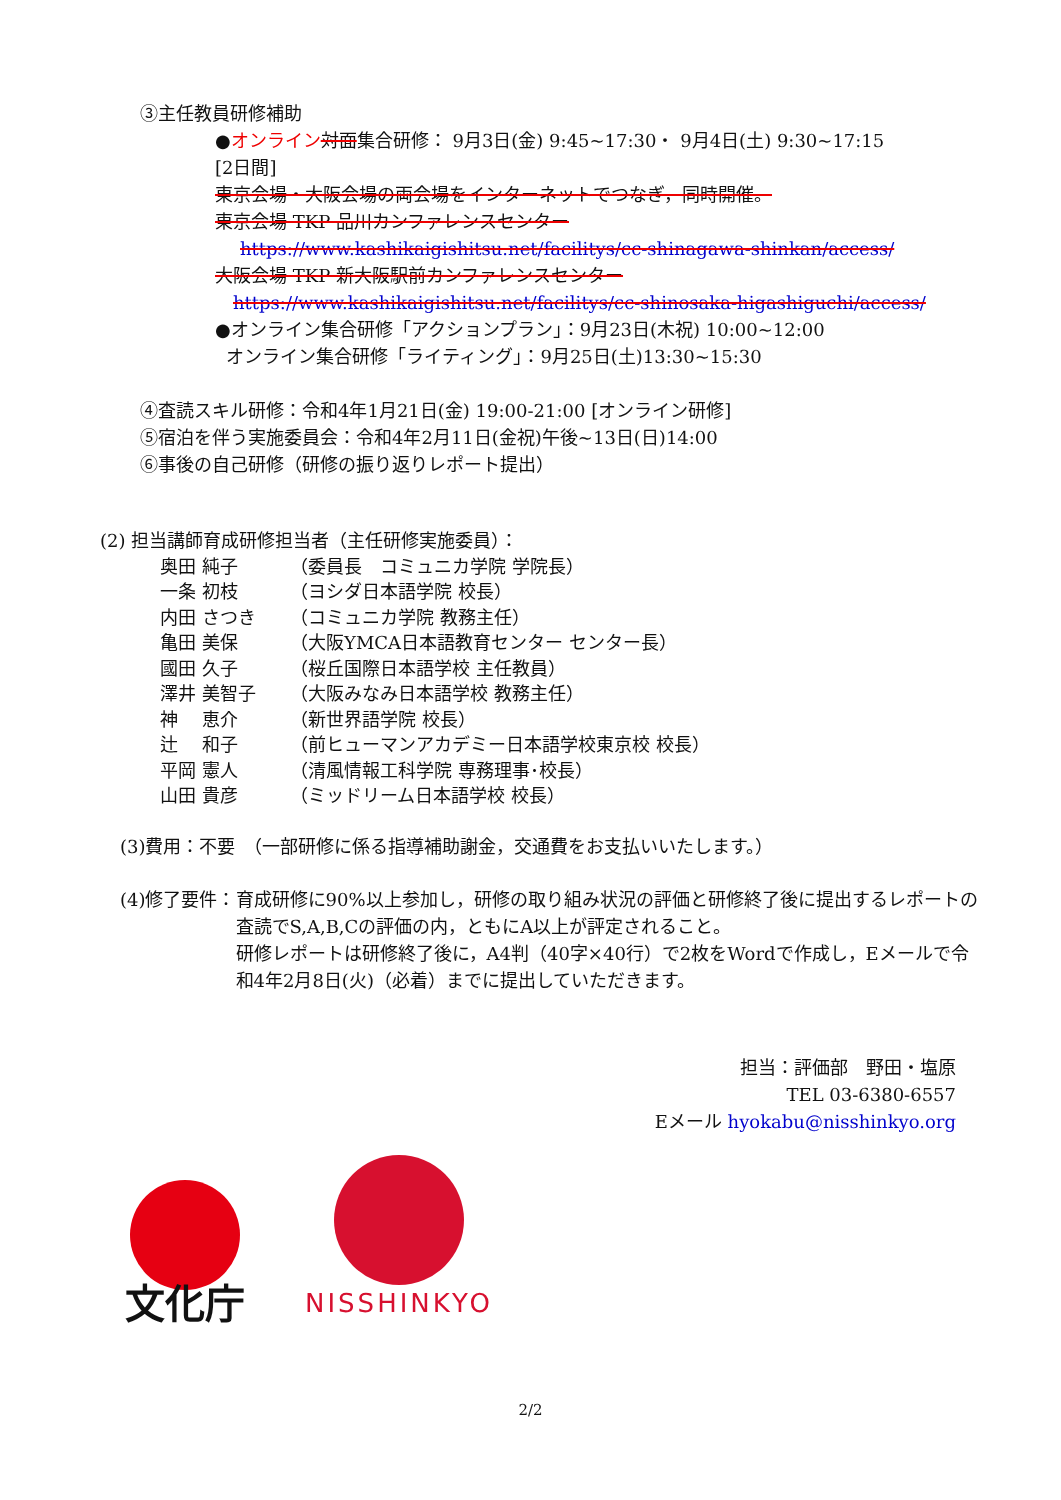③主任教員研修補助
●オンライン 対面集合研修： 9月3日(金) 9:45~17:30・ 9月4日(土) 9:30~17:15
[2日間]
東京会場・大阪会場の両会場をインターネットでつなぎ，同時開催。
東京会場 TKP 品川カンファレンスセンター
https://www.kashikaigishitsu.net/facilitys/cc-shinagawa-shinkan/access/
大阪会場 TKP 新大阪駅前カンファレンスセンター
https://www.kashikaigishitsu.net/facilitys/cc-shinosaka-higashiguchi/access/
●オンライン集合研修「アクションプラン」：9月23日(木祝) 10:00~12:00
オンライン集合研修「ライティング」：9月25日(土)13:30~15:30
④査読スキル研修：令和4年1月21日(金) 19:00-21:00 [オンライン研修]
⑤宿泊を伴う実施委員会：令和4年2月11日(金祝)午後~13日(日)14:00
⑥事後の自己研修（研修の振り返りレポート提出）
(2) 担当講師育成研修担当者（主任研修実施委員）：
奥田 純子 （委員長　コミュニカ学院 学院長）
一条 初枝 （ヨシダ日本語学院 校長）
内田 さつき （コミュニカ学院 教務主任）
亀田 美保 （大阪YMCA日本語教育センター センター長）
國田 久子 （桜丘国際日本語学校 主任教員）
澤井 美智子 （大阪みなみ日本語学校 教務主任）
神　 恵介 （新世界語学院 校長）
辻　 和子 （前ヒューマンアカデミー日本語学校東京校 校長）
平岡 憲人 （清風情報工科学院 専務理事･校長）
山田 貴彦 （ミッドリーム日本語学校 校長）
(3)費用：不要　（一部研修に係る指導補助謝金，交通費をお支払いいたします。）
(4)修了要件： 育成研修に90%以上参加し，研修の取り組み状況の評価と研修終了後に提出するレポートの査読でS,A,B,Cの評価の内，ともにA以上が評定されること。
研修レポートは研修終了後に，A4判（40字×40行）で2枚をWordで作成し，Eメールで令和4年2月8日(火)（必着）までに提出していただきます。
担当：評価部　野田・塩原
TEL 03-6380-6557
Eメール hyokabu@nisshinkyo.org
文化庁
NISSHINKYO
2/2